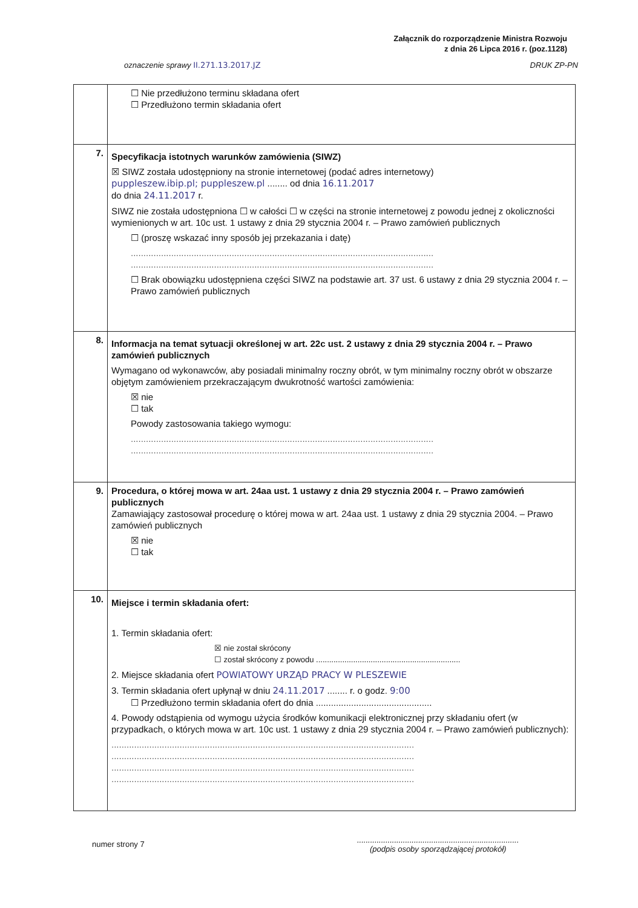Załącznik do rozporządzenie Ministra Rozwoju
z dnia 26 Lipca 2016 r. (poz.1128)
oznaczenie sprawy II.271.13.2017.JZ DRUK ZP-PN
| | ☐ Nie przedłużono terminu składana ofert ☐ Przedłużono termin składania ofert |
| 7. | Specyfikacja istotnych warunków zamówienia (SIWZ) ☒ SIWZ została udostępniony na stronie internetowej (podać adres internetowy) puppleszew.ibip.pl; puppleszew.pl ........ od dnia 16.11.2017 do dnia 24.11.2017 r. SIWZ nie została udostępniona ☐ w całości ☐ w części na stronie internetowej z powodu jednej z okoliczności wymienionych w art. 10c ust. 1 ustawy z dnia 29 stycznia 2004 r. – Prawo zamówień publicznych ☐ (proszę wskazać inny sposób jej przekazania i datę) ........................................................................................................................ ........................................................................................................................ ☐ Brak obowiązku udostępniena części SIWZ na podstawie art. 37 ust. 6 ustawy z dnia 29 stycznia 2004 r. – Prawo zamówień publicznych |
| 8. | Informacja na temat sytuacji określonej w art. 22c ust. 2 ustawy z dnia 29 stycznia 2004 r. – Prawo zamówień publicznych Wymagano od wykonawców, aby posiadali minimalny roczny obrót, w tym minimalny roczny obrót w obszarze objętym zamówieniem przekraczającym dwukrotność wartości zamówienia: ☒ nie ☐ tak Powody zastosowania takiego wymogu: ........................................................................................................................ ........................................................................................................................ |
| 9. | Procedura, o której mowa w art. 24aa ust. 1 ustawy z dnia 29 stycznia 2004 r. – Prawo zamówień publicznych Zamawiający zastosował procedurę o której mowa w art. 24aa ust. 1 ustawy z dnia 29 stycznia 2004. – Prawo zamówień publicznych ☒ nie ☐ tak |
| 10. | Miejsce i termin składania ofert: 1. Termin składania ofert: ☒ nie został skrócony ☐ został skrócony z powodu .................................................................. 2. Miejsce składania ofert POWIATOWY URZĄD PRACY W PLESZEWIE 3. Termin składania ofert upłynął w dniu 24.11.2017 ........ r. o godz. 9:00 ☐ Przedłużono termin składania ofert do dnia .............................................. 4. Powody odstąpienia od wymogu użycia środków komunikacji elektronicznej przy składaniu ofert (w przypadkach, o których mowa w art. 10c ust. 1 ustawy z dnia 29 stycznia 2004 r. – Prawo zamówień publicznych): ........................................................................................................................ ........................................................................................................................ ........................................................................................................................ ........................................................................................................................ |
numer strony 7
..........................................................................
(podpis osoby sporządzającej protokół)